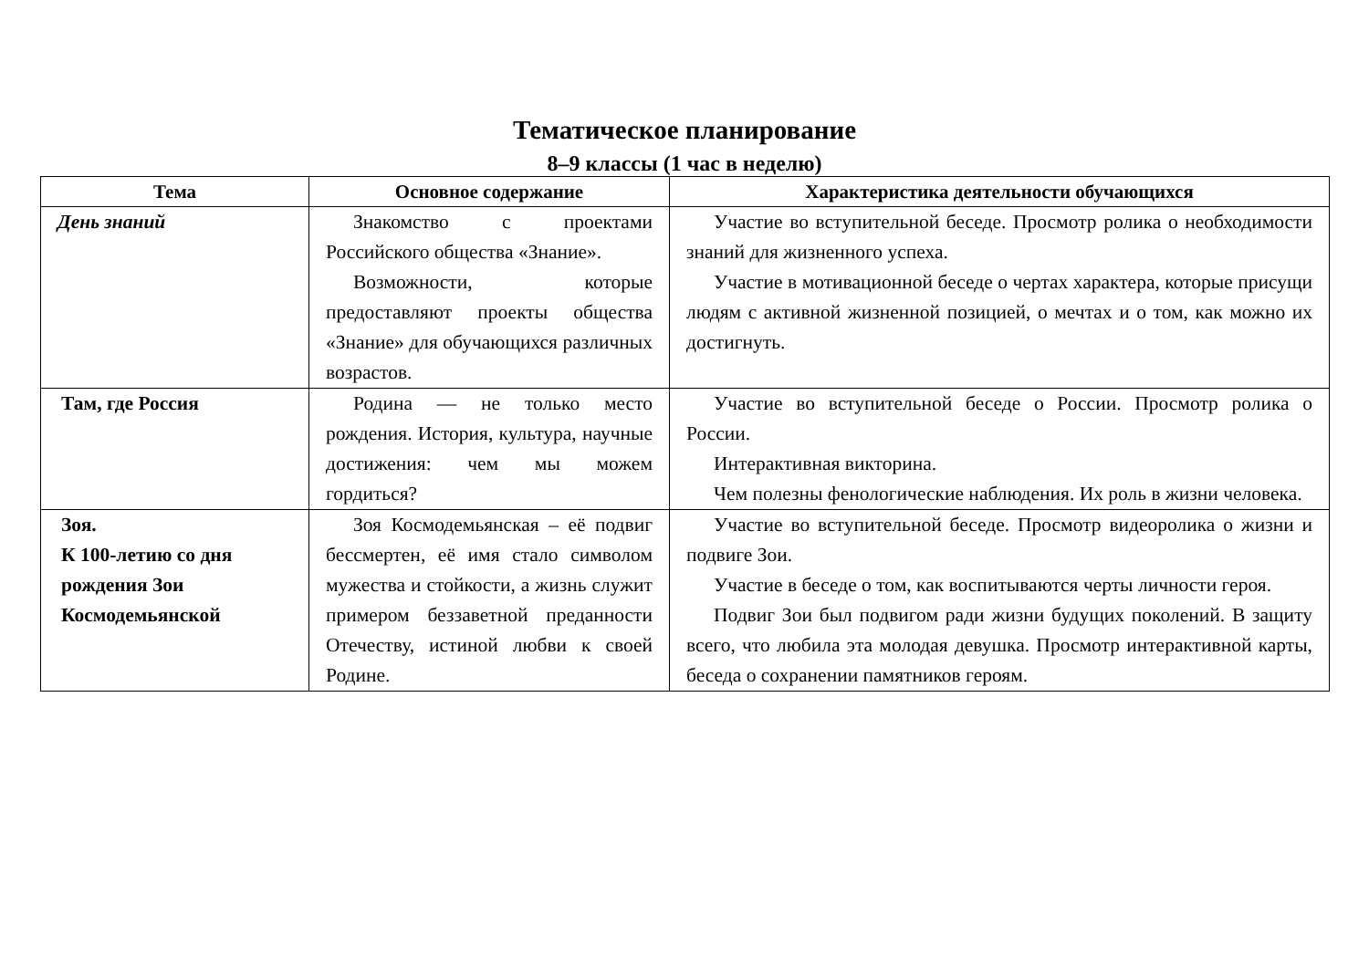Тематическое планирование
8–9 классы (1 час в неделю)
| Тема | Основное содержание | Характеристика деятельности обучающихся |
| --- | --- | --- |
| День знаний | Знакомство с проектами Российского общества «Знание». Возможности, которые предоставляют проекты общества «Знание» для обучающихся различных возрастов. | Участие во вступительной беседе. Просмотр ролика о необходимости знаний для жизненного успеха. Участие в мотивационной беседе о чертах характера, которые присущи людям с активной жизненной позицией, о мечтах и о том, как можно их достигнуть. |
| Там, где Россия | Родина — не только место рождения. История, культура, научные достижения: чем мы можем гордиться? | Участие во вступительной беседе о России. Просмотр ролика о России. Интерактивная викторина. Чем полезны фенологические наблюдения. Их роль в жизни человека. |
| Зоя. К 100-летию со дня рождения Зои Космодемьянской | Зоя Космодемьянская – её подвиг бессмертен, её имя стало символом мужества и стойкости, а жизнь служит примером беззаветной преданности Отечеству, истиной любви к своей Родине. | Участие во вступительной беседе. Просмотр видеоролика о жизни и подвиге Зои. Участие в беседе о том, как воспитываются черты личности героя. Подвиг Зои был подвигом ради жизни будущих поколений. В защиту всего, что любила эта молодая девушка. Просмотр интерактивной карты, беседа о сохранении памятников героям. |